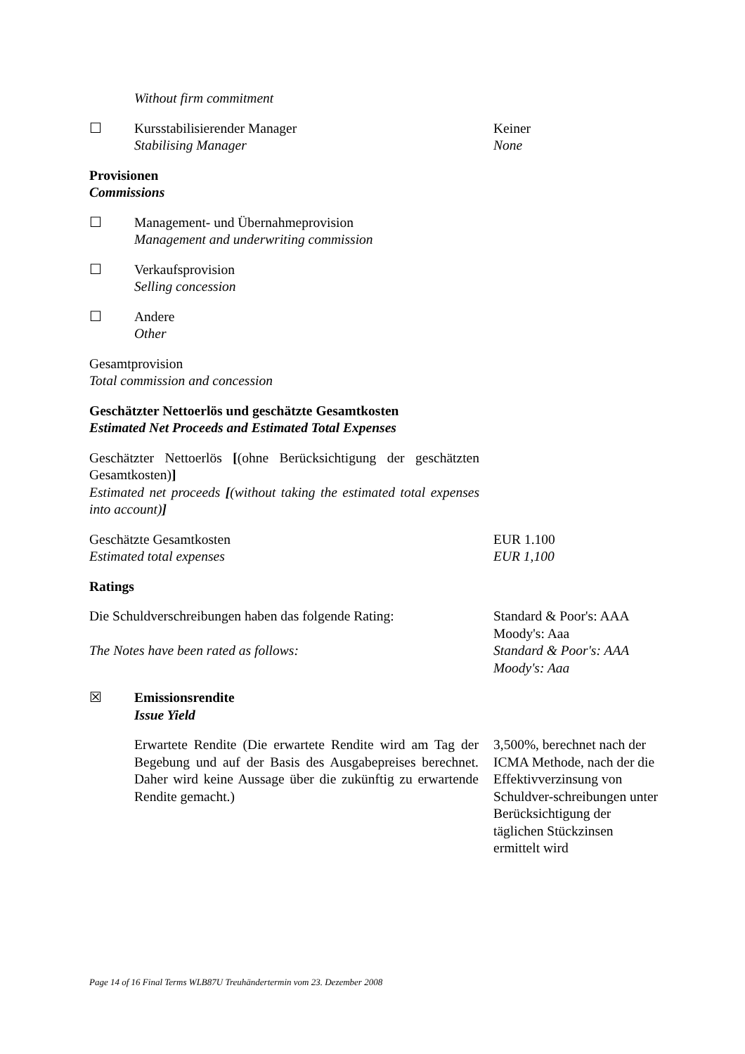Without firm commitment
☐ Kursstabilisierender Manager
Stabilising Manager
Keiner
None
Provisionen
Commissions
☐ Management- und Übernahmeprovision
Management and underwriting commission
☐ Verkaufsprovision
Selling concession
☐ Andere
Other
Gesamtprovision
Total commission and concession
Geschätzter Nettoerlös und geschätzte Gesamtkosten
Estimated Net Proceeds and Estimated Total Expenses
Geschätzter Nettoerlös [(ohne Berücksichtigung der geschätzten Gesamtkosten)]
Estimated net proceeds [(without taking the estimated total expenses into account)]
Geschätzte Gesamtkosten
Estimated total expenses
EUR 1.100
EUR 1,100
Ratings
Die Schuldverschreibungen haben das folgende Rating:
The Notes have been rated as follows:
Standard & Poor's: AAA
Moody's: Aaa
Standard & Poor's: AAA
Moody's: Aaa
☒ Emissionsrendite
Issue Yield
Erwartete Rendite (Die erwartete Rendite wird am Tag der Begebung und auf der Basis des Ausgabepreises berechnet. Daher wird keine Aussage über die zukünftig zu erwartende Rendite gemacht.)
3,500%, berechnet nach der ICMA Methode, nach der die Effektivverzinsung von Schuldver-schreibungen unter Berücksichtigung der täglichen Stückzinsen ermittelt wird
Page 14 of 16 Final Terms WLB87U Treuhändertermin vom 23. Dezember 2008